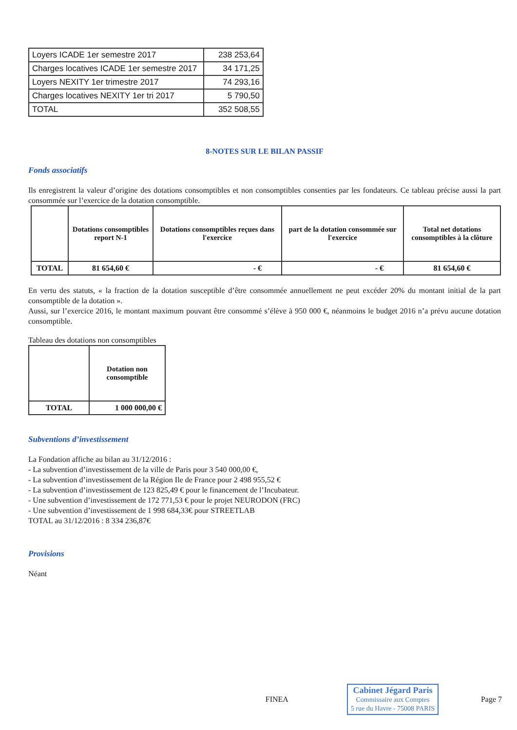| Loyers ICADE 1er semestre 2017 | 238 253,64 |
| Charges locatives ICADE 1er semestre 2017 | 34 171,25 |
| Loyers NEXITY 1er trimestre 2017 | 74 293,16 |
| Charges locatives NEXITY 1er tri 2017 | 5 790,50 |
| TOTAL | 352 508,55 |
8-NOTES SUR LE BILAN PASSIF
Fonds associatifs
Ils enregistrent la valeur d’origine des dotations consomptibles et non consomptibles consenties par les fondateurs. Ce tableau précise aussi la part consommée sur l’exercice de la dotation consomptible.
| | Dotations consomptibles report N-1 | Dotations consomptibles reçues dans l'exercice | part de la dotation consommée sur l'exercice | Total net dotations consomptibles à la clôture |
| --- | --- | --- | --- | --- |
| TOTAL | 81 654,60 € | - € | - € | 81 654,60 € |
En vertu des statuts, « la fraction de la dotation susceptible d’être consommée annuellement ne peut excéder 20% du montant initial de la part consomptible de la dotation ».
Aussi, sur l’exercice 2016, le montant maximum pouvant être consommé s’élève à 950 000 €, néanmoins le budget 2016 n’a prévu aucune dotation consomptible.
Tableau des dotations non consomptibles
| | Dotation non consomptible |
| --- | --- |
| TOTAL | 1 000 000,00 € |
Subventions d’investissement
La Fondation affiche au bilan au 31/12/2016 :
- La subvention d’investissement de la ville de Paris pour 3 540 000,00 €,
- La subvention d’investissement de la Région Ile de France pour 2 498 955,52 €
- La subvention d’investissement de 123 825,49 € pour le financement de l’Incubateur.
- Une subvention d’investissement de 172 771,53 € pour le projet NEURODON (FRC)
- Une subvention d’investissement de 1 998 684,33€ pour STREETLAB
TOTAL au 31/12/2016 : 8 334 236,87€
Provisions
Néant
FINEA
Cabinet Jégard Paris
Commissaire aux Comptes
5 rue du Havre - 75008 PARIS
Page 7